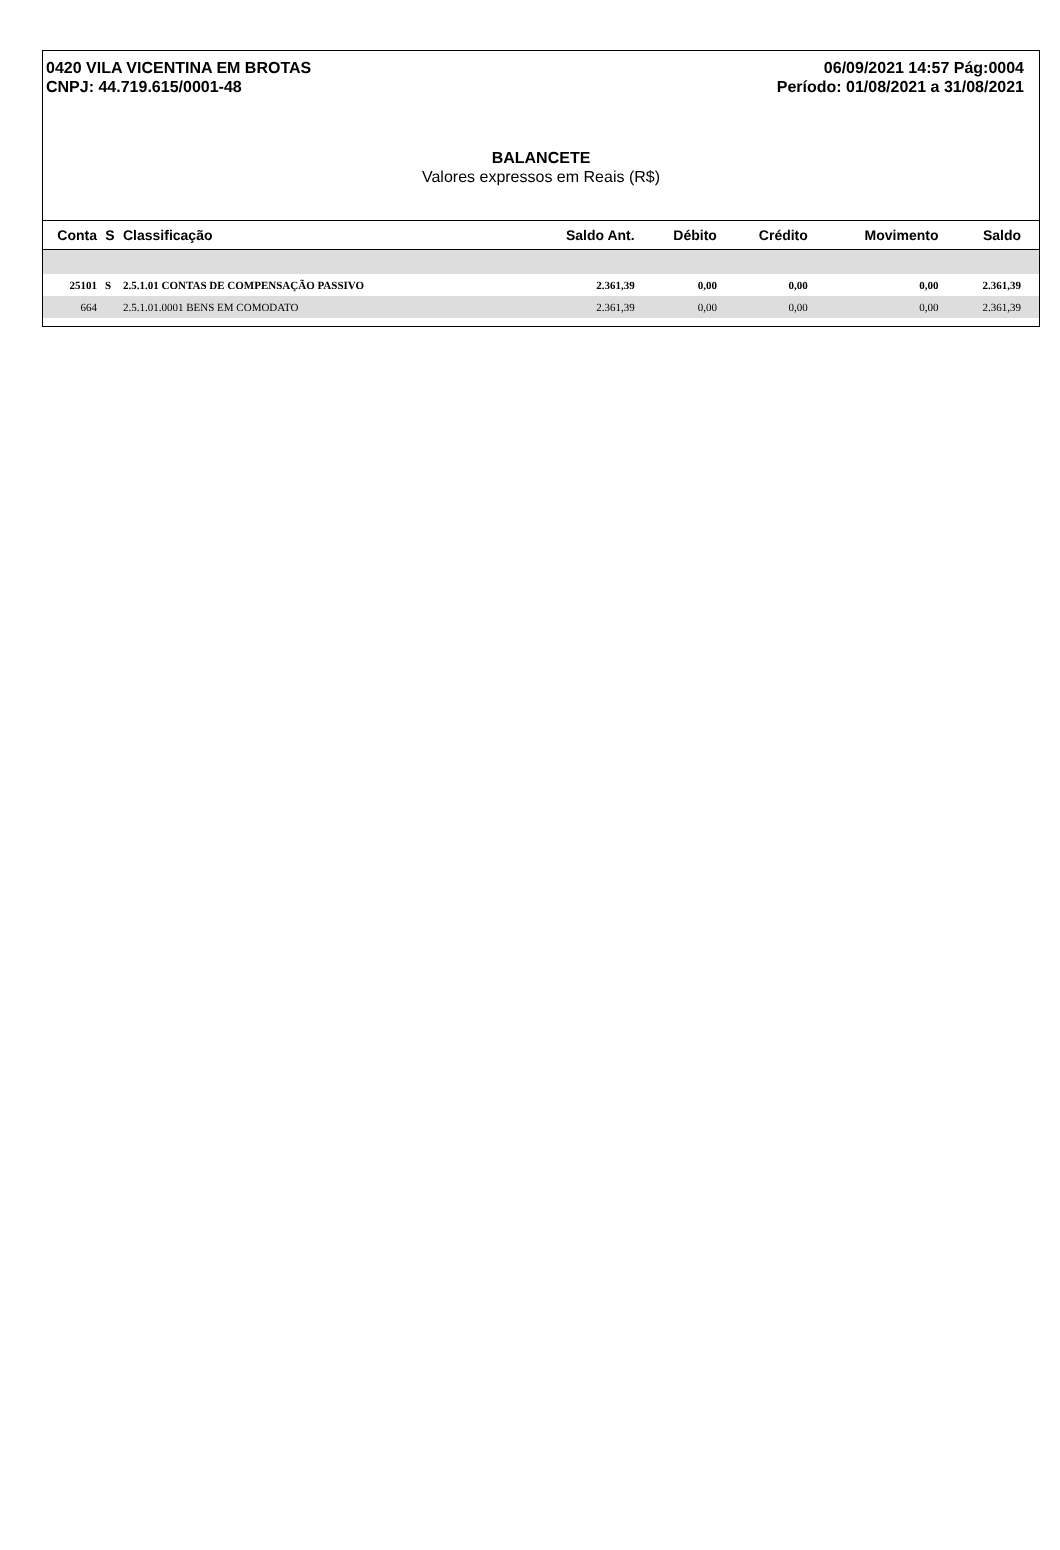0420 VILA VICENTINA EM BROTAS
CNPJ: 44.719.615/0001-48
06/09/2021 14:57 Pág:0004
Período: 01/08/2021 a 31/08/2021
BALANCETE
Valores expressos em Reais (R$)
| Conta | S | Classificação | Saldo Ant. | Débito | Crédito | Movimento | Saldo |
| --- | --- | --- | --- | --- | --- | --- | --- |
| 25101 | S | 2.5.1.01 CONTAS DE COMPENSAÇÃO PASSIVO | 2.361,39 | 0,00 | 0,00 | 0,00 | 2.361,39 |
| 664 | | 2.5.1.01.0001 BENS EM COMODATO | 2.361,39 | 0,00 | 0,00 | 0,00 | 2.361,39 |